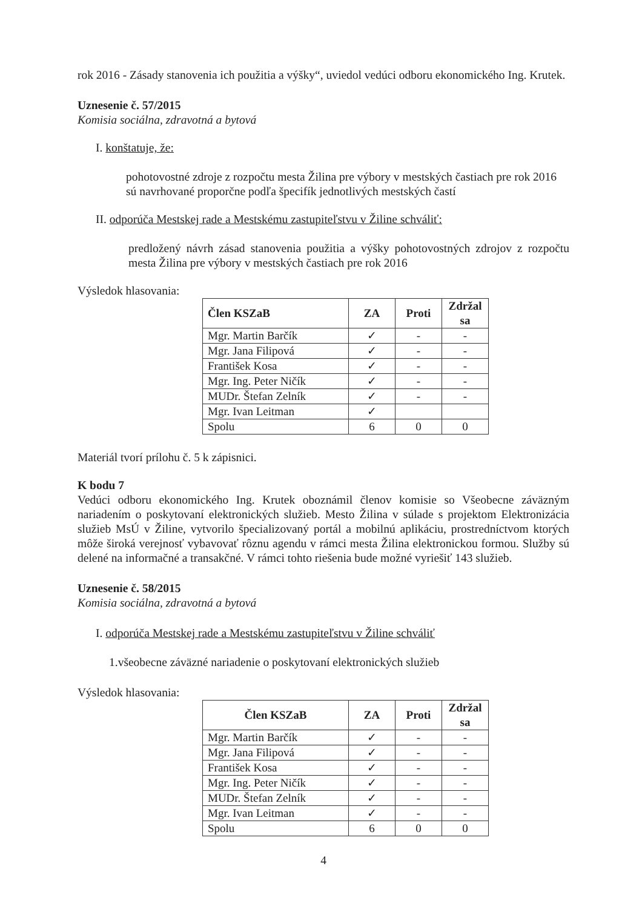rok 2016 - Zásady stanovenia ich použitia a výšky“, uviedol vedúci odboru ekonomického Ing. Krutek.
Uznesenie č. 57/2015
Komisia sociálna, zdravotná a bytová
I. konštatuje, že:
pohotovostné zdroje z rozpočtu mesta Žilina pre výbory v mestských častiach pre rok 2016 sú navrhované proporčne podľa špecifík jednotlivých mestských častí
II. odporúča Mestskej rade a Mestskému zastupiteľstvu v Žiline schváliť:
predložený návrh zásad stanovenia použitia a výšky pohotovostných zdrojov z rozpočtu mesta Žilina pre výbory v mestských častiach pre rok 2016
Výsledok hlasovania:
| Člen KSZaB | ZA | Proti | Zdržal sa |
| --- | --- | --- | --- |
| Mgr. Martin Barčík | ✓ | - | - |
| Mgr. Jana Filipová | ✓ | - | - |
| František Kosa | ✓ | - | - |
| Mgr. Ing. Peter Ničík | ✓ | - | - |
| MUDr. Štefan Zelník | ✓ | - | - |
| Mgr. Ivan Leitman | ✓ | | |
| Spolu | 6 | 0 | 0 |
Materiál tvorí prílohu č. 5 k zápisnici.
K bodu 7
Vedúci odboru ekonomického Ing. Krutek oboznámil členov komisie so Všeobecne záväzným nariadením o poskytovaní elektronických služieb. Mesto Žilina v súlade s projektom Elektronizácia služieb MsÚ v Žiline, vytvorilo špecializovaný portál a mobilnú aplikáciu, prostredníctvom ktorých môže široká verejnosť vybavovať rôznu agendu v rámci mesta Žilina elektronickou formou. Služby sú delené na informačné a transakčné. V rámci tohto riešenia bude možné vyriešiť 143 služieb.
Uznesenie č. 58/2015
Komisia sociálna, zdravotná a bytová
I. odporúča Mestskej rade a Mestskému zastupiteľstvu v Žiline schváliť
1.všeobecne záväzné nariadenie o poskytovaní elektronických služieb
Výsledok hlasovania:
| Člen KSZaB | ZA | Proti | Zdržal sa |
| --- | --- | --- | --- |
| Mgr. Martin Barčík | ✓ | - | - |
| Mgr. Jana Filipová | ✓ | - | - |
| František Kosa | ✓ | - | - |
| Mgr. Ing. Peter Ničík | ✓ | - | - |
| MUDr. Štefan Zelník | ✓ | - | - |
| Mgr. Ivan Leitman | ✓ | - | - |
| Spolu | 6 | 0 | 0 |
4